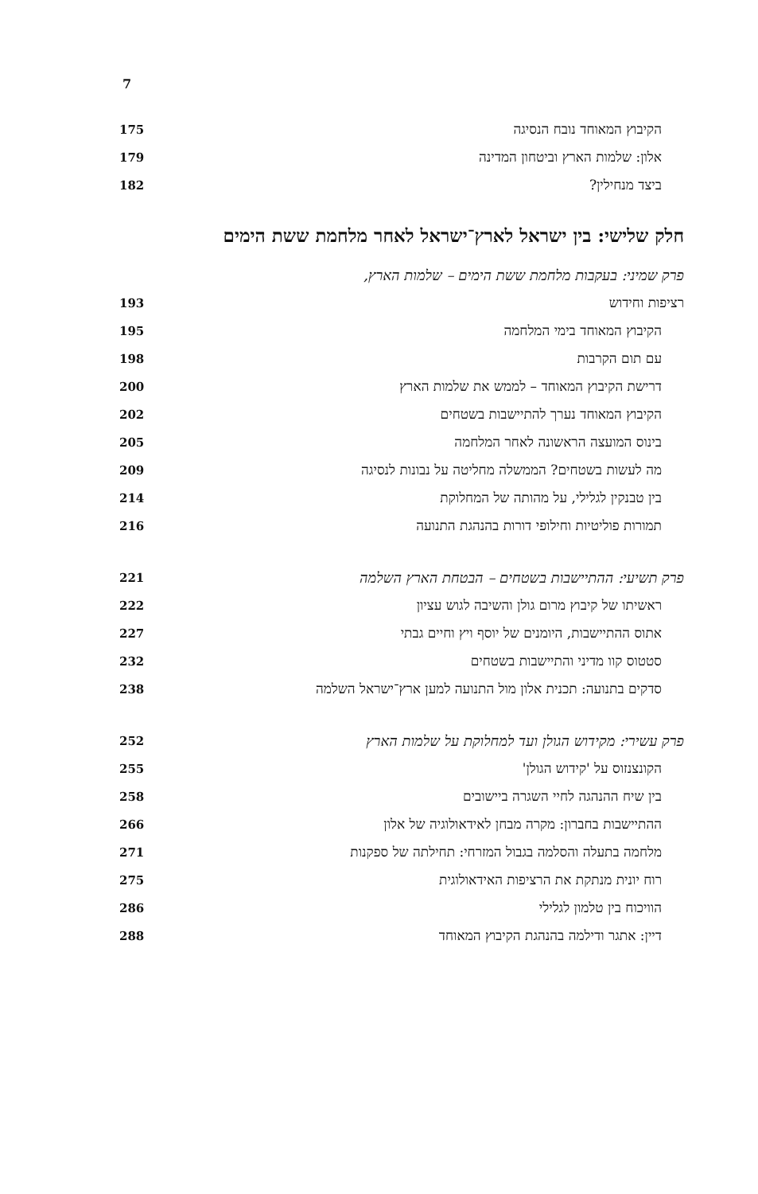7
הקיבוץ המאוחד נובח הנסיגה 175
אלון: שלמות הארץ וביטחון המדינה 179
ביצד מנחילין? 182
חלק שלישי: בין ישראל לארץ־ישראל לאחר מלחמת ששת הימים
פרק שמיני: בעקבות מלחמת ששת הימים – שלמות הארץ,
רציפות וחידוש 193
הקיבוץ המאוחד בימי המלחמה 195
עם תום הקרבות 198
דרישת הקיבוץ המאוחד – לממש את שלמות הארץ 200
הקיבוץ המאוחד נערך להתיישבות בשטחים 202
בינוס המועצה הראשונה לאחר המלחמה 205
מה לעשות בשטחים? הממשלה מחליטה על נבונות לנסיגה 209
בין טבנקין לגלילי, על מהותה של המחלוקת 214
תמורות פוליטיות וחילופי דורות בהנהגת התנועה 216
פרק תשיעי: ההתיישבות בשטחים – הבטחת הארץ השלמה 221
ראשיתו של קיבוץ מרום גולן והשיבה לגוש עציון 222
אתוס ההתיישבות, היומנים של יוסף ויץ וחיים גבתי 227
סטטוס קוו מדיני והתיישבות בשטחים 232
סדקים בתנועה: תכנית אלון מול התנועה למען ארץ־ישראל השלמה 238
פרק עשירי: מקידוש הגולן ועד למחלוקת על שלמות הארץ 252
הקונצנזוס על 'קידוש הגולן' 255
בין שיח ההנהגה לחיי השגרה ביישובים 258
ההתיישבות בחברון: מקרה מבחן לאידאולוגיה של אלון 266
מלחמה בתעלה והסלמה בגבול המזרחי: תחילתה של ספקנות 271
רוח יונית מנתקת את הרציפות האידאולוגית 275
הוויכוח בין טלמון לגלילי 286
דיין: אתגר ודילמה בהנהגת הקיבוץ המאוחד 288